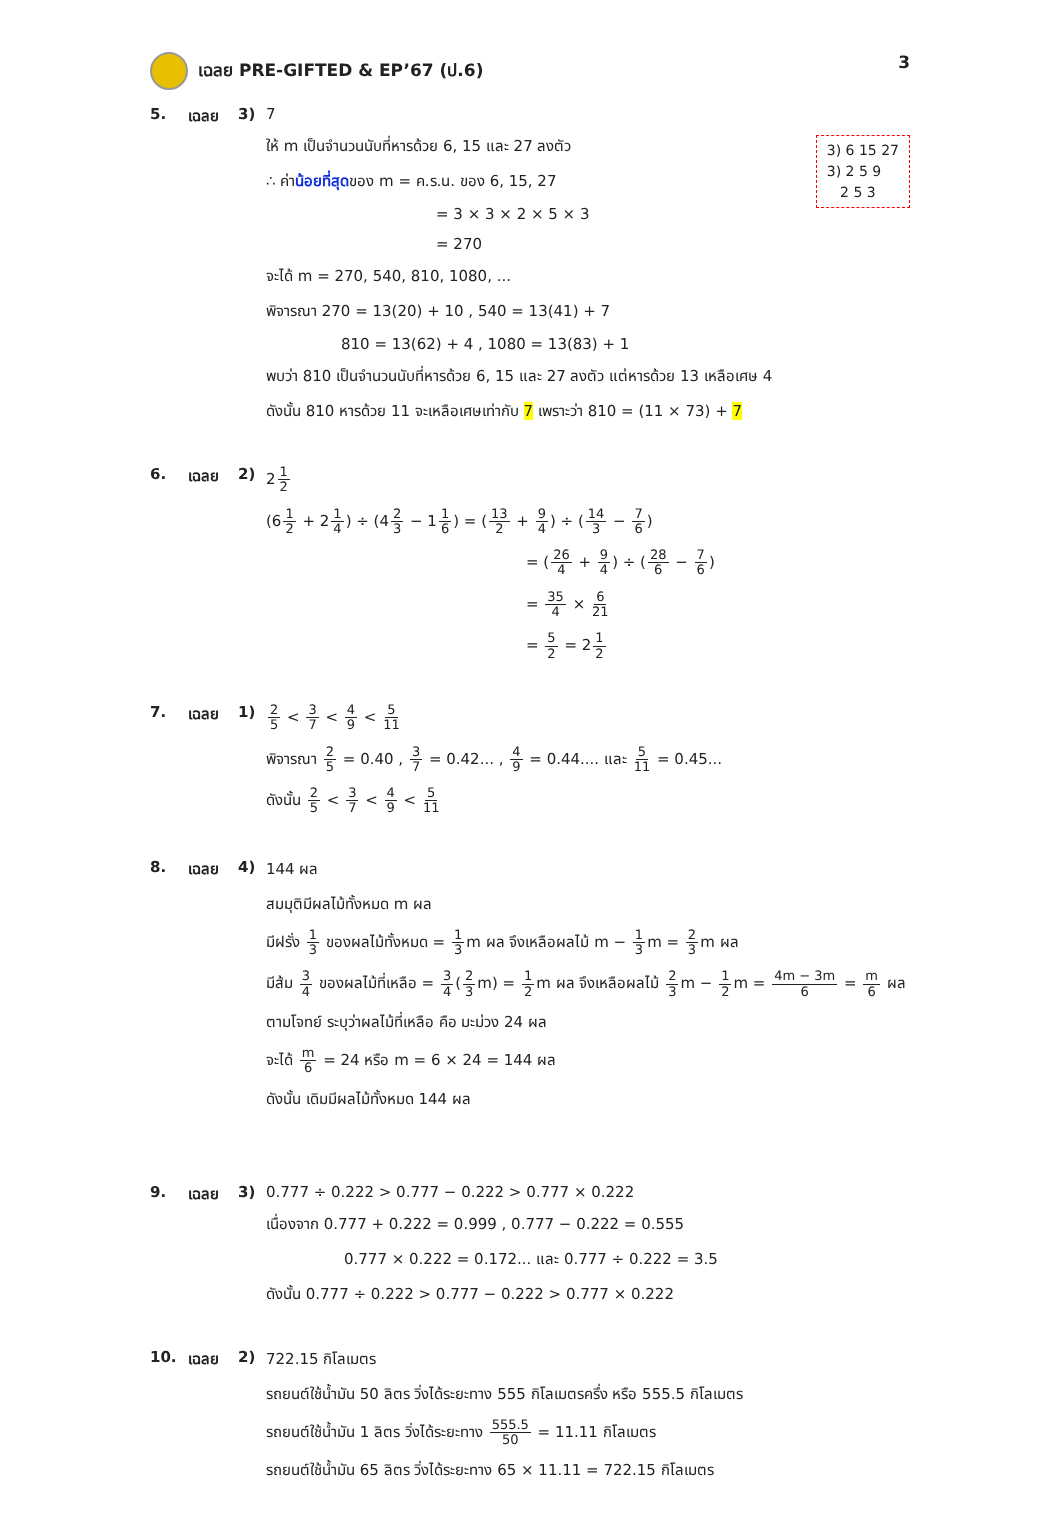เฉลย PRE-GIFTED & EP’67 (ป.6) 3
5. เฉลย 3) 7
3) 6 15 27
3) 2 5 9
2 5 3
ให้ m เป็นจำนวนนับที่หารด้วย 6, 15 และ 27 ลงตัว
∴ ค่าน้อยที่สุดของ m = ค.ร.น. ของ 6, 15, 27
= 3 × 3 × 2 × 5 × 3
= 270
จะได้ m = 270, 540, 810, 1080, ...
พิจารณา 270 = 13(20) + 10 , 540 = 13(41) + 7
810 = 13(62) + 4 , 1080 = 13(83) + 1
พบว่า 810 เป็นจำนวนนับที่หารด้วย 6, 15 และ 27 ลงตัว แต่หารด้วย 13 เหลือเศษ 4
ดังนั้น 810 หารด้วย 11 จะเหลือเศษเท่ากับ 7 เพราะว่า 810 = (11 × 73) + 7
6. เฉลย 2) 21 2
(61 2 + 21 4) ÷ (42 3 − 11 6) = (13 2 + 9 4) ÷ (14 3 − 7 6)
= (26 4 + 9 4) ÷ (28 6 − 7 6)
= 35 4 × 6 21
= 5 2 = 21 2
7. เฉลย 1)
2 5 < 3 7 < 4 9 < 5 11
พิจารณา 2 5 = 0.40 , 3 7 = 0.42... , 4 9 = 0.44.... และ 5 11 = 0.45...
ดังนั้น 2 5 < 3 7 < 4 9 < 5 11
8. เฉลย 4) 144 ผล
สมมุติมีผลไม้ทั้งหมด m ผล
มีฝรั่ง 1 3 ของผลไม้ทั้งหมด = 1 3m ผล จึงเหลือผลไม้ m − 1 3m = 2 3m ผล
มีส้ม 3 4 ของผลไม้ที่เหลือ = 3 4(2 3m) = 1 2m ผล จึงเหลือผลไม้ 2 3m − 1 2m = 4m − 3m 6 = m 6 ผล
ตามโจทย์ ระบุว่าผลไม้ที่เหลือ คือ มะม่วง 24 ผล
จะได้ m 6 = 24 หรือ m = 6 × 24 = 144 ผล
ดังนั้น เดิมมีผลไม้ทั้งหมด 144 ผล
9. เฉลย 3) 0.777 ÷ 0.222 > 0.777 − 0.222 > 0.777 × 0.222
เนื่องจาก 0.777 + 0.222 = 0.999 , 0.777 − 0.222 = 0.555
0.777 × 0.222 = 0.172... และ 0.777 ÷ 0.222 = 3.5
ดังนั้น 0.777 ÷ 0.222 > 0.777 − 0.222 > 0.777 × 0.222
10. เฉลย 2) 722.15 กิโลเมตร
รถยนต์ใช้น้ำมัน 50 ลิตร วิ่งได้ระยะทาง 555 กิโลเมตรครึ่ง หรือ 555.5 กิโลเมตร
รถยนต์ใช้น้ำมัน 1 ลิตร วิ่งได้ระยะทาง 555.5 50 = 11.11 กิโลเมตร
รถยนต์ใช้น้ำมัน 65 ลิตร วิ่งได้ระยะทาง 65 × 11.11 = 722.15 กิโลเมตร